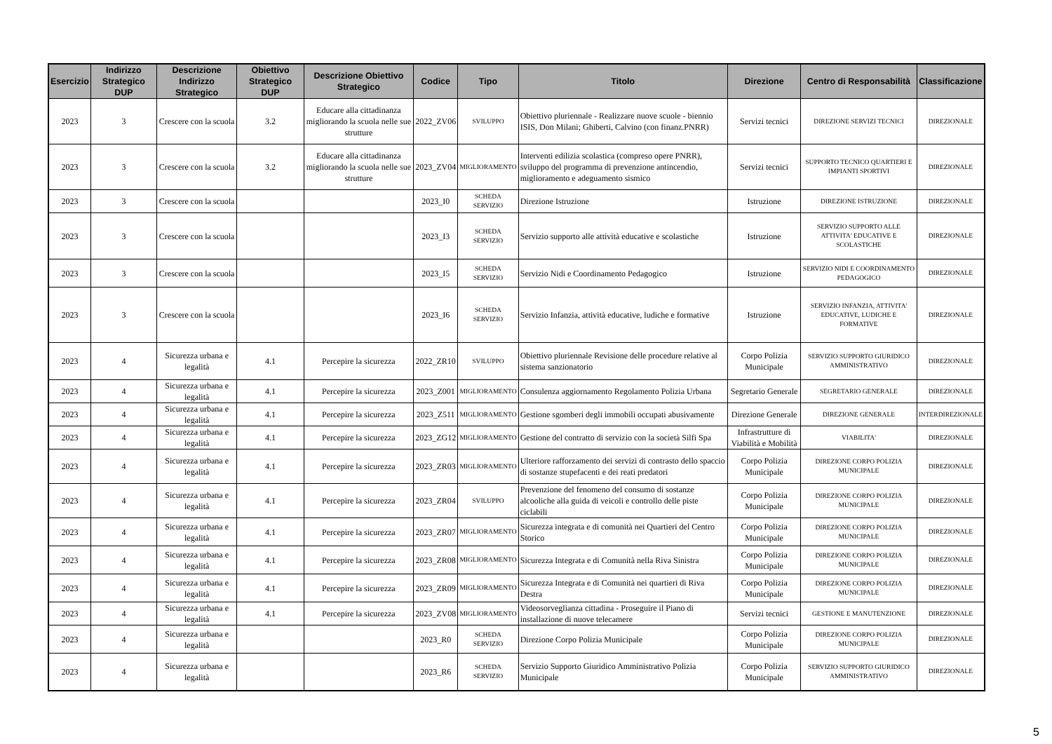| Esercizio | Indirizzo Strategico DUP | Descrizione Indirizzo Strategico | Obiettivo Strategico DUP | Descrizione Obiettivo Strategico | Codice | Tipo | Titolo | Direzione | Centro di Responsabilità | Classificazione |
| --- | --- | --- | --- | --- | --- | --- | --- | --- | --- | --- |
| 2023 | 3 | Crescere con la scuola | 3.2 | Educare alla cittadinanza migliorando la scuola nelle sue strutture | 2022_ZV06 | SVILUPPO | Obiettivo pluriennale - Realizzare nuove scuole - biennio ISIS, Don Milani; Ghiberti, Calvino (con finanz.PNRR) | Servizi tecnici | DIREZIONE SERVIZI TECNICI | DIREZIONALE |
| 2023 | 3 | Crescere con la scuola | 3.2 | Educare alla cittadinanza migliorando la scuola nelle sue strutture | 2023_ZV04 | MIGLIORAMENTO | Interventi edilizia scolastica (compreso opere PNRR), sviluppo del programma di prevenzione antincendio, miglioramento e adeguamento sismico | Servizi tecnici | SUPPORTO TECNICO QUARTIERI E IMPIANTI SPORTIVI | DIREZIONALE |
| 2023 | 3 | Crescere con la scuola | | | 2023_I0 | SCHEDA SERVIZIO | Direzione Istruzione | Istruzione | DIREZIONE ISTRUZIONE | DIREZIONALE |
| 2023 | 3 | Crescere con la scuola | | | 2023_I3 | SCHEDA SERVIZIO | Servizio supporto alle attività educative e scolastiche | Istruzione | SERVIZIO SUPPORTO ALLE ATTIVITA' EDUCATIVE E SCOLASTICHE | DIREZIONALE |
| 2023 | 3 | Crescere con la scuola | | | 2023_I5 | SCHEDA SERVIZIO | Servizio Nidi e Coordinamento Pedagogico | Istruzione | SERVIZIO NIDI E COORDINAMENTO PEDAGOGICO | DIREZIONALE |
| 2023 | 3 | Crescere con la scuola | | | 2023_I6 | SCHEDA SERVIZIO | Servizio Infanzia, attività educative, ludiche e formative | Istruzione | SERVIZIO INFANZIA, ATTIVITA' EDUCATIVE, LUDICHE E FORMATIVE | DIREZIONALE |
| 2023 | 4 | Sicurezza urbana e legalità | 4.1 | Percepire la sicurezza | 2022_ZR10 | SVILUPPO | Obiettivo pluriennale Revisione delle procedure relative al sistema sanzionatorio | Corpo Polizia Municipale | SERVIZIO SUPPORTO GIURIDICO AMMINISTRATIVO | DIREZIONALE |
| 2023 | 4 | Sicurezza urbana e legalità | 4.1 | Percepire la sicurezza | 2023_Z001 | MIGLIORAMENTO | Consulenza aggiornamento Regolamento Polizia Urbana | Segretario Generale | SEGRETARIO GENERALE | DIREZIONALE |
| 2023 | 4 | Sicurezza urbana e legalità | 4.1 | Percepire la sicurezza | 2023_Z511 | MIGLIORAMENTO | Gestione sgomberi degli immobili occupati abusivamente | Direzione Generale | DIREZIONE GENERALE | INTERDIREZIONALE |
| 2023 | 4 | Sicurezza urbana e legalità | 4.1 | Percepire la sicurezza | 2023_ZG12 | MIGLIORAMENTO | Gestione del contratto di servizio con la società Silfi Spa | Infrastrutture di Viabilità e Mobilità | VIABILITA' | DIREZIONALE |
| 2023 | 4 | Sicurezza urbana e legalità | 4.1 | Percepire la sicurezza | 2023_ZR03 | MIGLIORAMENTO | Ulteriore rafforzamento dei servizi di contrasto dello spaccio di sostanze stupefacenti e dei reati predatori | Corpo Polizia Municipale | DIREZIONE CORPO POLIZIA MUNICIPALE | DIREZIONALE |
| 2023 | 4 | Sicurezza urbana e legalità | 4.1 | Percepire la sicurezza | 2023_ZR04 | SVILUPPO | Prevenzione del fenomeno del consumo di sostanze alcooliche alla guida di veicoli e controllo delle piste ciclabili | Corpo Polizia Municipale | DIREZIONE CORPO POLIZIA MUNICIPALE | DIREZIONALE |
| 2023 | 4 | Sicurezza urbana e legalità | 4.1 | Percepire la sicurezza | 2023_ZR07 | MIGLIORAMENTO | Sicurezza integrata e di comunità nei Quartieri del Centro Storico | Corpo Polizia Municipale | DIREZIONE CORPO POLIZIA MUNICIPALE | DIREZIONALE |
| 2023 | 4 | Sicurezza urbana e legalità | 4.1 | Percepire la sicurezza | 2023_ZR08 | MIGLIORAMENTO | Sicurezza Integrata e di Comunità nella Riva Sinistra | Corpo Polizia Municipale | DIREZIONE CORPO POLIZIA MUNICIPALE | DIREZIONALE |
| 2023 | 4 | Sicurezza urbana e legalità | 4.1 | Percepire la sicurezza | 2023_ZR09 | MIGLIORAMENTO | Sicurezza Integrata e di Comunità nei quartieri di Riva Destra | Corpo Polizia Municipale | DIREZIONE CORPO POLIZIA MUNICIPALE | DIREZIONALE |
| 2023 | 4 | Sicurezza urbana e legalità | 4.1 | Percepire la sicurezza | 2023_ZV08 | MIGLIORAMENTO | Videosorveglianza cittadina - Proseguire il Piano di installazione di nuove telecamere | Servizi tecnici | GESTIONE E MANUTENZIONE | DIREZIONALE |
| 2023 | 4 | Sicurezza urbana e legalità | | | 2023_R0 | SCHEDA SERVIZIO | Direzione Corpo Polizia Municipale | Corpo Polizia Municipale | DIREZIONE CORPO POLIZIA MUNICIPALE | DIREZIONALE |
| 2023 | 4 | Sicurezza urbana e legalità | | | 2023_R6 | SCHEDA SERVIZIO | Servizio Supporto Giuridico Amministrativo Polizia Municipale | Corpo Polizia Municipale | SERVIZIO SUPPORTO GIURIDICO AMMINISTRATIVO | DIREZIONALE |
5